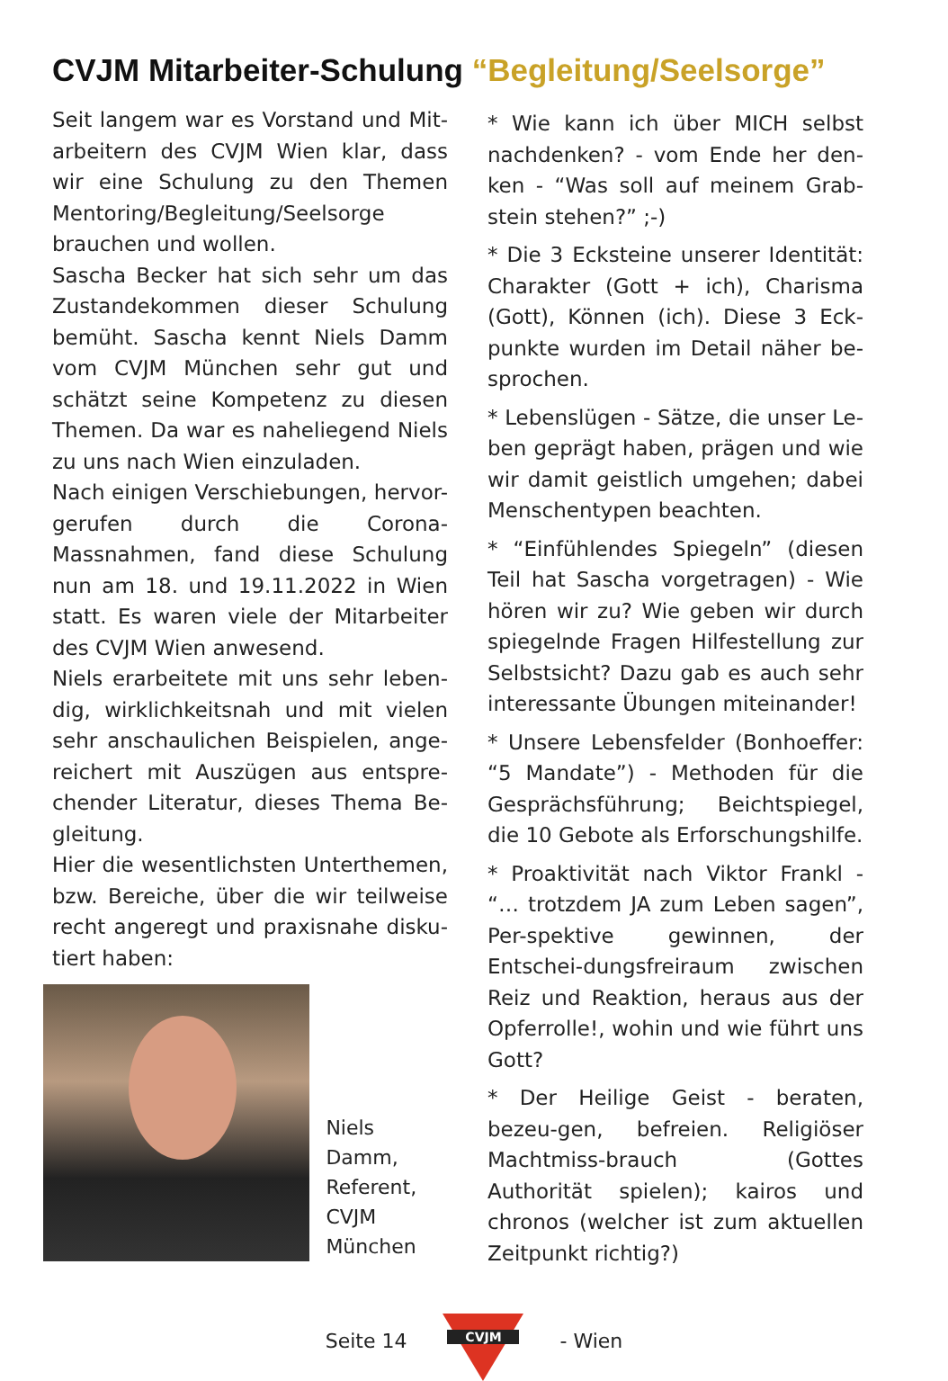CVJM Mitarbeiter-Schulung “Begleitung/Seelsorge”
Seit langem war es Vorstand und Mit-arbeitern des CVJM Wien klar, dass wir eine Schulung zu den Themen Mentoring/Begleitung/Seelsorge brauchen und wollen.
Sascha Becker hat sich sehr um das Zustandekommen dieser Schulung bemüht. Sascha kennt Niels Damm vom CVJM München sehr gut und schätzt seine Kompetenz zu diesen Themen. Da war es naheliegend Niels zu uns nach Wien einzuladen.
Nach einigen Verschiebungen, hervor-gerufen durch die Corona-Massnahmen, fand diese Schulung nun am 18. und 19.11.2022 in Wien statt. Es waren viele der Mitarbeiter des CVJM Wien anwesend.
Niels erarbeitete mit uns sehr leben-dig, wirklichkeitsnah und mit vielen sehr anschaulichen Beispielen, ange-reichert mit Auszügen aus entspre-chender Literatur, dieses Thema Be-gleitung.
Hier die wesentlichsten Unterthemen, bzw. Bereiche, über die wir teilweise recht angeregt und praxisnahe disku-tiert haben:
Niels Damm,
Referent,
CVJM
München
* Wie kann ich über MICH selbst nachdenken? - vom Ende her den-ken - “Was soll auf meinem Grab-stein stehen?” ;-)
* Die 3 Ecksteine unserer Identität: Charakter (Gott + ich), Charisma (Gott), Können (ich). Diese 3 Eck-punkte wurden im Detail näher be-sprochen.
* Lebenslügen - Sätze, die unser Le-ben geprägt haben, prägen und wie wir damit geistlich umgehen; dabei Menschentypen beachten.
* “Einfühlendes Spiegeln” (diesen Teil hat Sascha vorgetragen) - Wie hören wir zu? Wie geben wir durch spiegelnde Fragen Hilfestellung zur Selbstsicht? Dazu gab es auch sehr interessante Übungen miteinander!
* Unsere Lebensfelder (Bonhoeffer: “5 Mandate”) - Methoden für die Gesprächsführung; Beichtspiegel, die 10 Gebote als Erforschungshilfe.
* Proaktivität nach Viktor Frankl - “… trotzdem JA zum Leben sagen”, Per-spektive gewinnen, der Entschei-dungsfreiraum zwischen Reiz und Reaktion, heraus aus der Opferrolle!, wohin und wie führt uns Gott?
* Der Heilige Geist - beraten, bezeu-gen, befreien. Religiöser Machtmiss-brauch (Gottes Authorität spielen); kairos und chronos (welcher ist zum aktuellen Zeitpunkt richtig?)
Seite 14
CVJM
- Wien